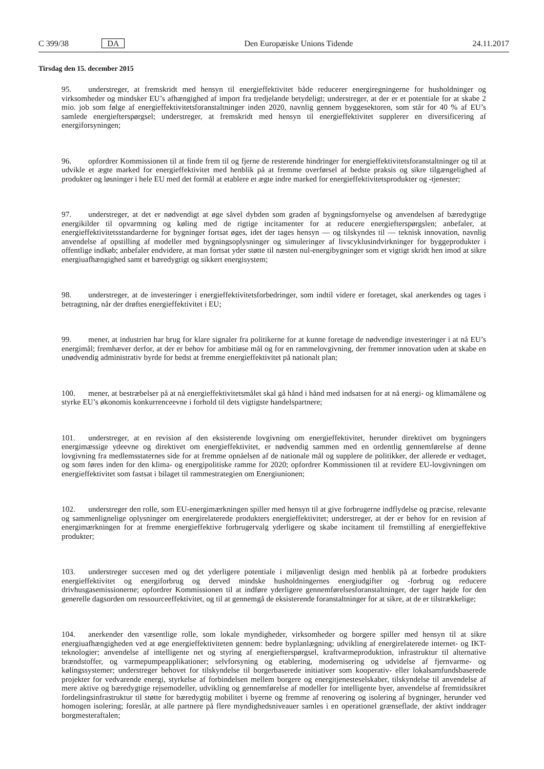C 399/38 DA Den Europæiske Unions Tidende 24.11.2017
Tirsdag den 15. december 2015
95. understreger, at fremskridt med hensyn til energieffektivitet både reducerer energiregningerne for husholdninger og virksomheder og mindsker EU’s afhængighed af import fra tredjelande betydeligt; understreger, at der er et potentiale for at skabe 2 mio. job som følge af energieffektivitetsforanstaltninger inden 2020, navnlig gennem byggesektoren, som står for 40 % af EU’s samlede energiefterspørgsel; understreger, at fremskridt med hensyn til energieffektivitet supplerer en diversificering af energiforsyningen;
96. opfordrer Kommissionen til at finde frem til og fjerne de resterende hindringer for energieffektivitetsforanstaltninger og til at udvikle et ægte marked for energieffektivitet med henblik på at fremme overførsel af bedste praksis og sikre tilgængelighed af produkter og løsninger i hele EU med det formål at etablere et ægte indre marked for energieffektivitetsprodukter og -tjenester;
97. understreger, at det er nødvendigt at øge såvel dybden som graden af bygningsfornyelse og anvendelsen af bæredygtige energikilder til opvarmning og køling med de rigtige incitamenter for at reducere energiefterspørgslen; anbefaler, at energieffektivitetsstandarderne for bygninger fortsat øges, idet der tages hensyn — og tilskyndes til — teknisk innovation, navnlig anvendelse af opstilling af modeller med bygningsoplysninger og simuleringer af livscyklusindvirkninger for byggeprodukter i offentlige indkøb; anbefaler endvidere, at man fortsat yder støtte til næsten nul-energibygninger som et vigtigt skridt hen imod at sikre energiuafhængighed samt et bæredygtigt og sikkert energisystem;
98. understreger, at de investeringer i energieffektivitetsforbedringer, som indtil videre er foretaget, skal anerkendes og tages i betragtning, når der drøftes energieffektivitet i EU;
99. mener, at industrien har brug for klare signaler fra politikerne for at kunne foretage de nødvendige investeringer i at nå EU’s energimål; fremhæver derfor, at der er behov for ambitiøse mål og for en rammelovgivning, der fremmer innovation uden at skabe en unødvendig administrativ byrde for bedst at fremme energieffektivitet på nationalt plan;
100. mener, at bestræbelser på at nå energieffektivitetsmålet skal gå hånd i hånd med indsatsen for at nå energi- og klimamålene og styrke EU’s økonomis konkurrenceevne i forhold til dets vigtigste handelspartnere;
101. understreger, at en revision af den eksisterende lovgivning om energieffektivitet, herunder direktivet om bygningers energimæssige ydeevne og direktivet om energieffektivitet, er nødvendig sammen med en ordentlig gennemførelse af denne lovgivning fra medlemsstaternes side for at fremme opnåelsen af de nationale mål og supplere de politikker, der allerede er vedtaget, og som føres inden for den klima- og energipolitiske ramme for 2020; opfordrer Kommissionen til at revidere EU-lovgivningen om energieffektivitet som fastsat i bilaget til rammestrategien om Energiunionen;
102. understreger den rolle, som EU-energimærkningen spiller med hensyn til at give forbrugerne indflydelse og præcise, relevante og sammenlignelige oplysninger om energirelaterede produkters energieffektivitet; understreger, at der er behov for en revision af energimærkningen for at fremme energieffektive forbrugervalg yderligere og skabe incitament til fremstilling af energieffektive produkter;
103. understreger succesen med og det yderligere potentiale i miljøvenligt design med henblik på at forbedre produkters energieffektivitet og energiforbrug og derved mindske husholdningernes energiudgifter og -forbrug og reducere drivhusgasemissionerne; opfordrer Kommissionen til at indføre yderligere gennemførelsesforanstaltninger, der tager højde for den generelle dagsorden om ressourceeffektivitet, og til at gennemgå de eksisterende foranstaltninger for at sikre, at de er tilstrækkelige;
104. anerkender den væsentlige rolle, som lokale myndigheder, virksomheder og borgere spiller med hensyn til at sikre energiuafhængigheden ved at øge energieffektiviteten gennem: bedre byplanlægning; udvikling af energirelaterede internet- og IKT-teknologier; anvendelse af intelligente net og styring af energiefterspørgsel, kraftvarmeproduktion, infrastruktur til alternative brændstoffer, og varmepumpeapplikationer; selvforsyning og etablering, modernisering og udvidelse af fjernvarme- og kølingssystemer; understreger behovet for tilskyndelse til borgerbaserede initiativer som kooperativ- eller lokalsamfundsbaserede projekter for vedvarende energi, styrkelse af forbindelsen mellem borgere og energitjenesteselskaber, tilskyndelse til anvendelse af mere aktive og bæredygtige rejsemodeller, udvikling og gennemførelse af modeller for intelligente byer, anvendelse af fremtidssikret fordelingsinfrastruktur til støtte for bæredygtig mobilitet i byerne og fremme af renovering og isolering af bygninger, herunder ved homogen isolering; foreslår, at alle partnere på flere myndighedsniveauer samles i en operationel grænseflade, der aktivt inddrager borgmesteraftalen;